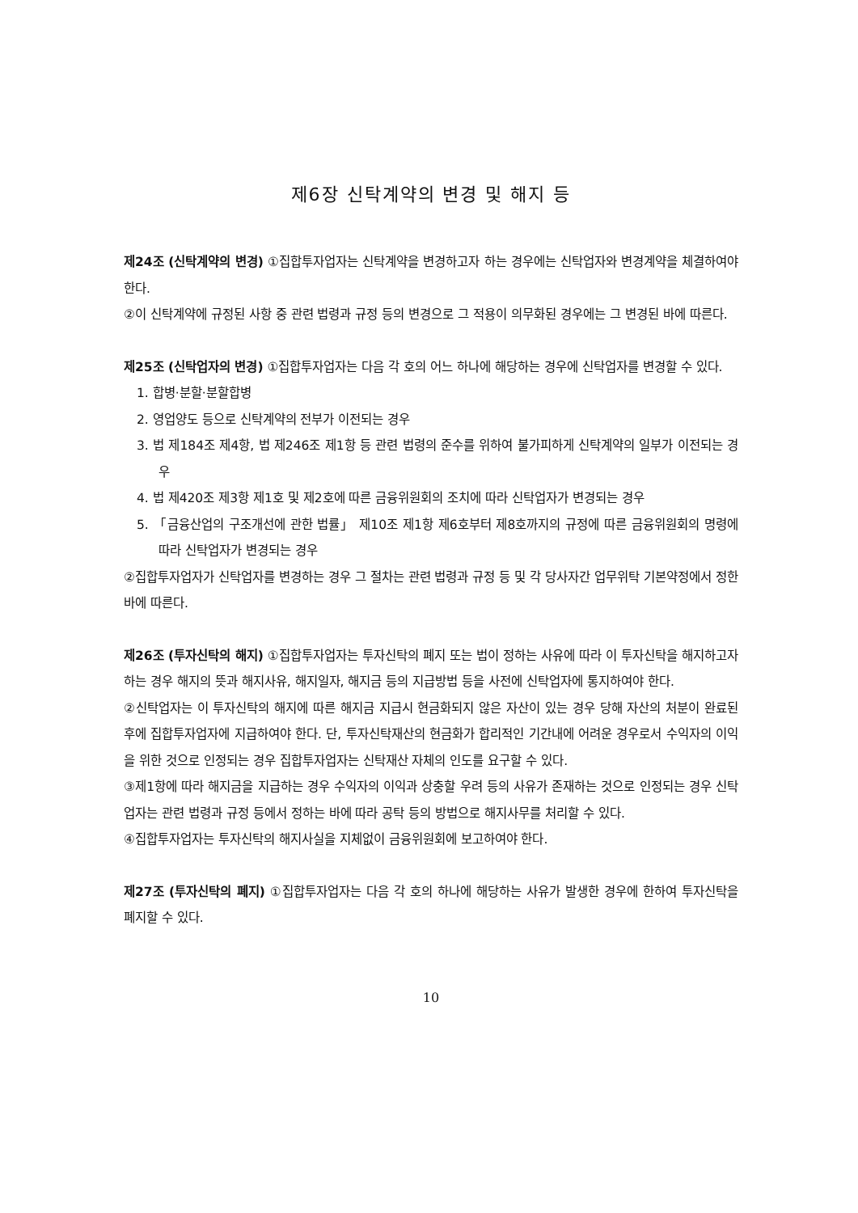제6장 신탁계약의 변경 및 해지 등
제24조 (신탁계약의 변경) ①집합투자업자는 신탁계약을 변경하고자 하는 경우에는 신탁업자와 변경계약을 체결하여야 한다.
②이 신탁계약에 규정된 사항 중 관련 법령과 규정 등의 변경으로 그 적용이 의무화된 경우에는 그 변경된 바에 따른다.
제25조 (신탁업자의 변경) ①집합투자업자는 다음 각 호의 어느 하나에 해당하는 경우에 신탁업자를 변경할 수 있다.
1. 합병·분할·분할합병
2. 영업양도 등으로 신탁계약의 전부가 이전되는 경우
3. 법 제184조 제4항, 법 제246조 제1항 등 관련 법령의 준수를 위하여 불가피하게 신탁계약의 일부가 이전되는 경우
4. 법 제420조 제3항 제1호 및 제2호에 따른 금융위원회의 조치에 따라 신탁업자가 변경되는 경우
5. 「금융산업의 구조개선에 관한 법률」 제10조 제1항 제6호부터 제8호까지의 규정에 따른 금융위원회의 명령에 따라 신탁업자가 변경되는 경우
②집합투자업자가 신탁업자를 변경하는 경우 그 절차는 관련 법령과 규정 등 및 각 당사자간 업무위탁 기본약정에서 정한 바에 따른다.
제26조 (투자신탁의 해지) ①집합투자업자는 투자신탁의 폐지 또는 법이 정하는 사유에 따라 이 투자신탁을 해지하고자 하는 경우 해지의 뜻과 해지사유, 해지일자, 해지금 등의 지급방법 등을 사전에 신탁업자에 통지하여야 한다.
②신탁업자는 이 투자신탁의 해지에 따른 해지금 지급시 현금화되지 않은 자산이 있는 경우 당해 자산의 처분이 완료된 후에 집합투자업자에 지급하여야 한다. 단, 투자신탁재산의 현금화가 합리적인 기간내에 어려운 경우로서 수익자의 이익을 위한 것으로 인정되는 경우 집합투자업자는 신탁재산 자체의 인도를 요구할 수 있다.
③제1항에 따라 해지금을 지급하는 경우 수익자의 이익과 상충할 우려 등의 사유가 존재하는 것으로 인정되는 경우 신탁업자는 관련 법령과 규정 등에서 정하는 바에 따라 공탁 등의 방법으로 해지사무를 처리할 수 있다.
④집합투자업자는 투자신탁의 해지사실을 지체없이 금융위원회에 보고하여야 한다.
제27조 (투자신탁의 폐지) ①집합투자업자는 다음 각 호의 하나에 해당하는 사유가 발생한 경우에 한하여 투자신탁을 폐지할 수 있다.
10